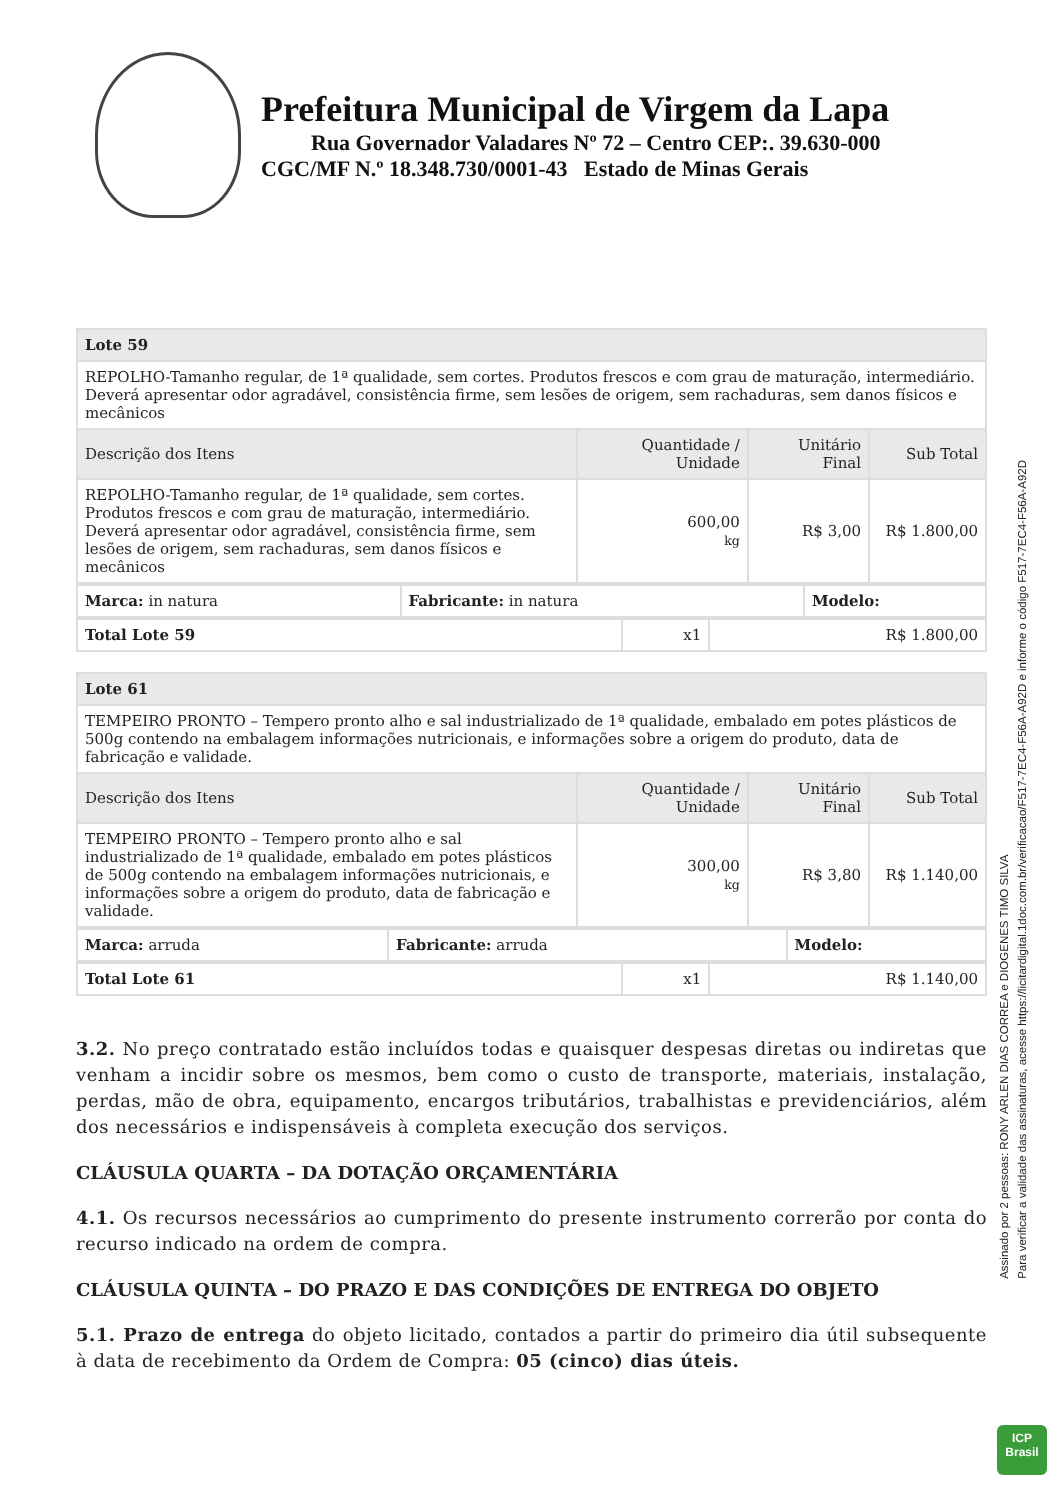Prefeitura Municipal de Virgem da Lapa
Rua Governador Valadares Nº 72 – Centro CEP:. 39.630-000
CGC/MF N.º 18.348.730/0001-43 Estado de Minas Gerais
| Lote 59 | | | |
| REPOLHO-Tamanho regular, de 1ª qualidade, sem cortes. Produtos frescos e com grau de maturação, intermediário. Deverá apresentar odor agradável, consistência firme, sem lesões de origem, sem rachaduras, sem danos físicos e mecânicos | | | |
| Descrição dos Itens | Quantidade / Unidade | Unitário Final | Sub Total |
| REPOLHO-Tamanho regular, de 1ª qualidade, sem cortes. Produtos frescos e com grau de maturação, intermediário. Deverá apresentar odor agradável, consistência firme, sem lesões de origem, sem rachaduras, sem danos físicos e mecânicos | 600,00 kg | R$ 3,00 | R$ 1.800,00 |
| Marca: in natura | Fabricante: in natura | Modelo: |
| Total Lote 59 | x1 | R$ 1.800,00 |
| Lote 61 | | | |
| TEMPEIRO PRONTO – Tempero pronto alho e sal industrializado de 1ª qualidade, embalado em potes plásticos de 500g contendo na embalagem informações nutricionais, e informações sobre a origem do produto, data de fabricação e validade. | | | |
| Descrição dos Itens | Quantidade / Unidade | Unitário Final | Sub Total |
| TEMPEIRO PRONTO – Tempero pronto alho e sal industrializado de 1ª qualidade, embalado em potes plásticos de 500g contendo na embalagem informações nutricionais, e informações sobre a origem do produto, data de fabricação e validade. | 300,00 kg | R$ 3,80 | R$ 1.140,00 |
| Marca: arruda | Fabricante: arruda | Modelo: |
| Total Lote 61 | x1 | R$ 1.140,00 |
3.2. No preço contratado estão incluídos todas e quaisquer despesas diretas ou indiretas que venham a incidir sobre os mesmos, bem como o custo de transporte, materiais, instalação, perdas, mão de obra, equipamento, encargos tributários, trabalhistas e previdenciários, além dos necessários e indispensáveis à completa execução dos serviços.
CLÁUSULA QUARTA – DA DOTAÇÃO ORÇAMENTÁRIA
4.1. Os recursos necessários ao cumprimento do presente instrumento correrão por conta do recurso indicado na ordem de compra.
CLÁUSULA QUINTA – DO PRAZO E DAS CONDIÇÕES DE ENTREGA DO OBJETO
5.1. Prazo de entrega do objeto licitado, contados a partir do primeiro dia útil subsequente à data de recebimento da Ordem de Compra: 05 (cinco) dias úteis.
Assinado por 2 pessoas: RONY ARLEN DIAS CORREA e DIOGENES TIMO SILVA
Para verificar a validade das assinaturas, acesse https://licitardigital.1doc.com.br/verificacao/F517-7EC4-F56A-A92D e informe o código F517-7EC4-F56A-A92D
ICP
Brasil